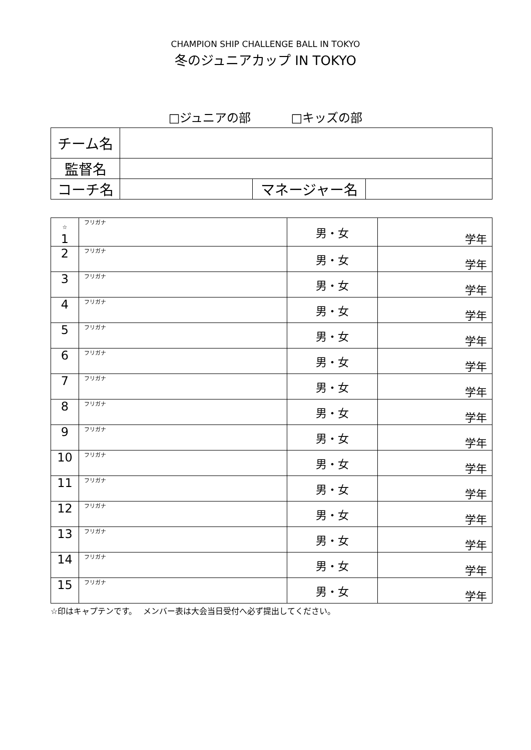CHAMPION SHIP CHALLENGE BALL IN TOKYO
冬のジュニアカップ IN TOKYO
□ジュニアの部 □キッズの部
| チーム名 | | | |
| 監督名 | | | |
| コーチ名 | | マネージャー名 | |
| ☆ 1 | フリガナ | 男・女 | 学年 |
| 2 | フリガナ | 男・女 | 学年 |
| 3 | フリガナ | 男・女 | 学年 |
| 4 | フリガナ | 男・女 | 学年 |
| 5 | フリガナ | 男・女 | 学年 |
| 6 | フリガナ | 男・女 | 学年 |
| 7 | フリガナ | 男・女 | 学年 |
| 8 | フリガナ | 男・女 | 学年 |
| 9 | フリガナ | 男・女 | 学年 |
| 10 | フリガナ | 男・女 | 学年 |
| 11 | フリガナ | 男・女 | 学年 |
| 12 | フリガナ | 男・女 | 学年 |
| 13 | フリガナ | 男・女 | 学年 |
| 14 | フリガナ | 男・女 | 学年 |
| 15 | フリガナ | 男・女 | 学年 |
☆印はキャプテンです。　 メンバー表は大会当日受付へ必ず提出してください。